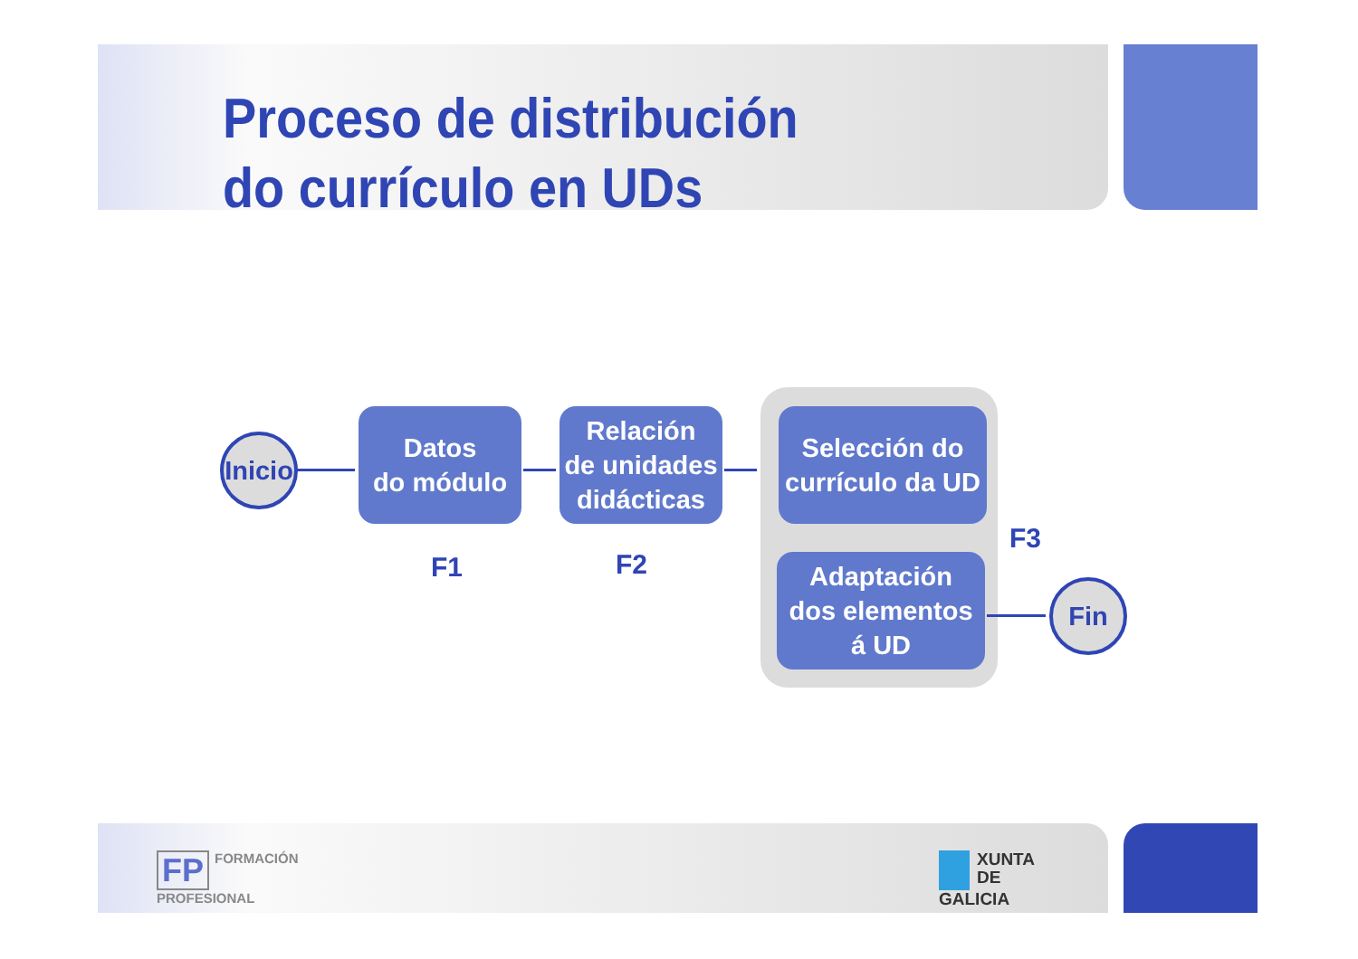Proceso de distribución
do currículo en UDs
Inicio
Datos
do módulo
Relación
de unidades
didácticas
Selección do
currículo da UD
Adaptación
dos elementos
á UD
Fin
F1 F2
F3
FP FORMACIÓN
PROFESIONAL
XUNTA
DE GALICIA